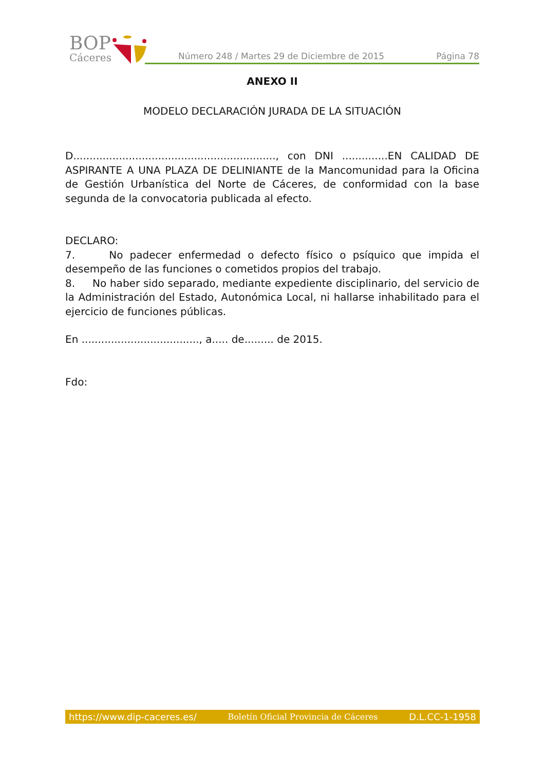BOP
Cáceres
Número 248 / Martes 29 de Diciembre de 2015 Página 78
ANEXO II
MODELO DECLARACIÓN JURADA DE LA SITUACIÓN
D.............................................................., con DNI ..............EN CALIDAD DE ASPIRANTE A UNA PLAZA DE DELINIANTE de la Mancomunidad para la Oficina de Gestión Urbanística del Norte de Cáceres, de conformidad con la base segunda de la convocatoria publicada al efecto.
DECLARO:
7. No padecer enfermedad o defecto físico o psíquico que impida el desempeño de las funciones o cometidos propios del trabajo.
8. No haber sido separado, mediante expediente disciplinario, del servicio de la Administración del Estado, Autonómica Local, ni hallarse inhabilitado para el ejercicio de funciones públicas.
En ...................................., a..... de......... de 2015.
Fdo:
https://www.dip-caceres.es/ Boletín Oficial Provincia de Cáceres D.L.CC-1-1958